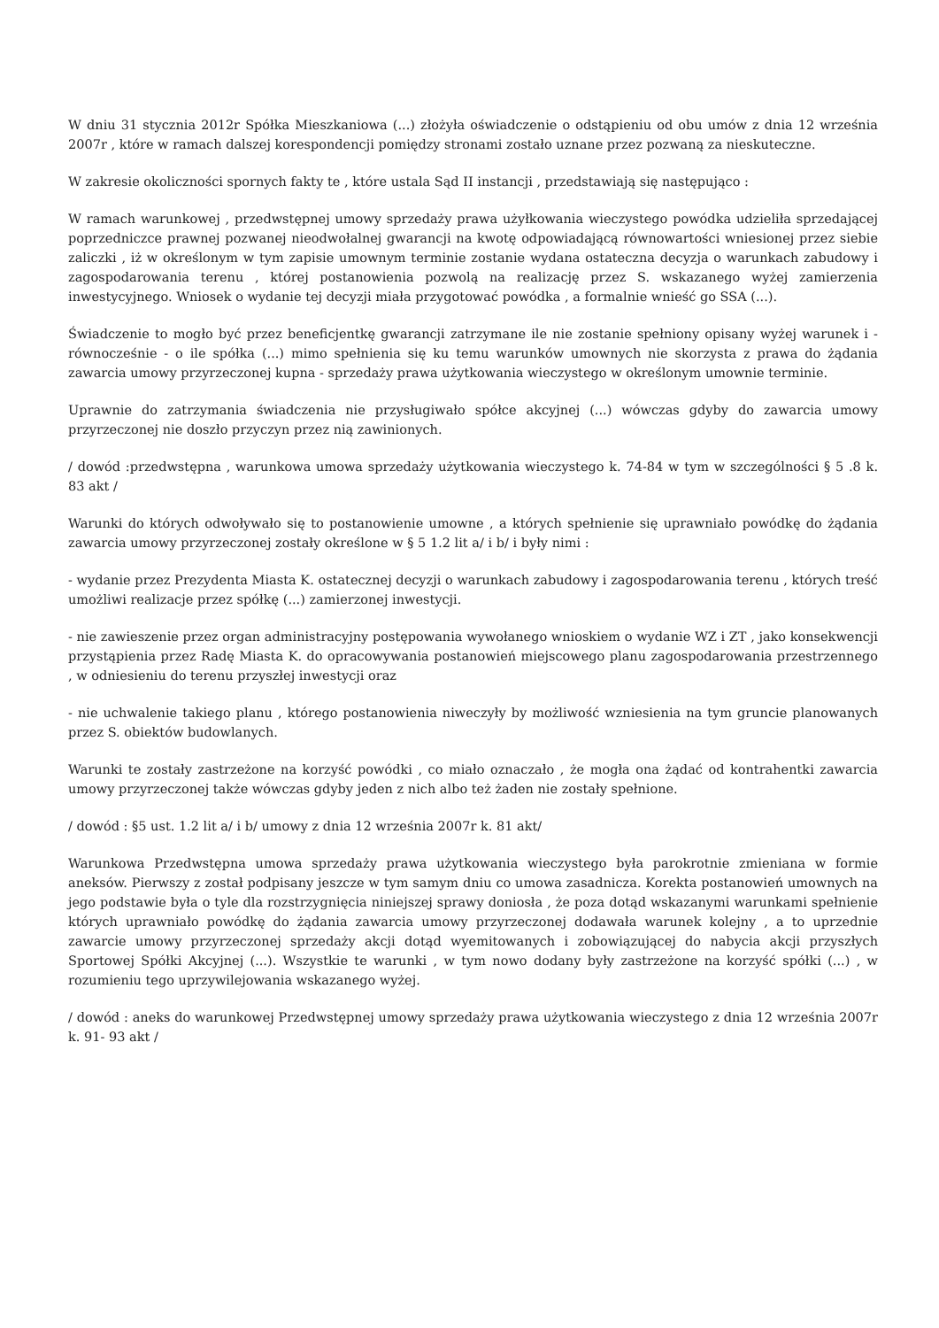W dniu 31 stycznia 2012r Spółka Mieszkaniowa (...) złożyła oświadczenie o odstąpieniu od obu umów z dnia 12 września 2007r , które w ramach dalszej korespondencji pomiędzy stronami zostało uznane przez pozwaną za nieskuteczne.
W zakresie okoliczności spornych fakty te , które ustala Sąd II instancji , przedstawiają się następująco :
W ramach warunkowej , przedwstępnej umowy sprzedaży prawa użyłkowania wieczystego powódka udzieliła sprzedającej poprzedniczce prawnej pozwanej nieodwołalnej gwarancji na kwotę odpowiadającą równowartości wniesionej przez siebie zaliczki , iż w określonym w tym zapisie umownym terminie zostanie wydana ostateczna decyzja o warunkach zabudowy i zagospodarowania terenu , której postanowienia pozwolą na realizację przez S. wskazanego wyżej zamierzenia inwestycyjnego. Wniosek o wydanie tej decyzji miała przygotować powódka , a formalnie wnieść go SSA (...).
Świadczenie to mogło być przez beneficjentkę gwarancji zatrzymane ile nie zostanie spełniony opisany wyżej warunek i - równocześnie - o ile spółka (...) mimo spełnienia się ku temu warunków umownych nie skorzysta z prawa do żądania zawarcia umowy przyrzeczonej kupna - sprzedaży prawa użytkowania wieczystego w określonym umownie terminie.
Uprawnie do zatrzymania świadczenia nie przysługiwało spółce akcyjnej (...) wówczas gdyby do zawarcia umowy przyrzeczonej nie doszło przyczyn przez nią zawinionych.
/ dowód :przedwstępna , warunkowa umowa sprzedaży użytkowania wieczystego k. 74-84 w tym w szczególności § 5 .8 k. 83 akt /
Warunki do których odwoływało się to postanowienie umowne , a których spełnienie się uprawniało powódkę do żądania zawarcia umowy przyrzeczonej zostały określone w § 5 1.2 lit a/ i b/ i były nimi :
- wydanie przez Prezydenta Miasta K. ostatecznej decyzji o warunkach zabudowy i zagospodarowania terenu , których treść umożliwi realizacje przez spółkę (...) zamierzonej inwestycji.
- nie zawieszenie przez organ administracyjny postępowania wywołanego wnioskiem o wydanie WZ i ZT , jako konsekwencji przystąpienia przez Radę Miasta K. do opracowywania postanowień miejscowego planu zagospodarowania przestrzennego , w odniesieniu do terenu przyszłej inwestycji oraz
- nie uchwalenie takiego planu , którego postanowienia niweczyły by możliwość wzniesienia na tym gruncie planowanych przez S. obiektów budowlanych.
Warunki te zostały zastrzeżone na korzyść powódki , co miało oznaczało , że mogła ona żądać od kontrahentki zawarcia umowy przyrzeczonej także wówczas gdyby jeden z nich albo też żaden nie zostały spełnione.
/ dowód : §5 ust. 1.2 lit a/ i b/ umowy z dnia 12 września 2007r k. 81 akt/
Warunkowa Przedwstępna umowa sprzedaży prawa użytkowania wieczystego była parokrotnie zmieniana w formie aneksów. Pierwszy z został podpisany jeszcze w tym samym dniu co umowa zasadnicza. Korekta postanowień umownych na jego podstawie była o tyle dla rozstrzygnięcia niniejszej sprawy doniosła , że poza dotąd wskazanymi warunkami spełnienie których uprawniało powódkę do żądania zawarcia umowy przyrzeczonej dodawała warunek kolejny , a to uprzednie zawarcie umowy przyrzeczonej sprzedaży akcji dotąd wyemitowanych i zobowiązującej do nabycia akcji przyszłych Sportowej Spółki Akcyjnej (...). Wszystkie te warunki , w tym nowo dodany były zastrzeżone na korzyść spółki (...) , w rozumieniu tego uprzywilejowania wskazanego wyżej.
/ dowód : aneks do warunkowej Przedwstępnej umowy sprzedaży prawa użytkowania wieczystego z dnia 12 września 2007r k. 91- 93 akt /